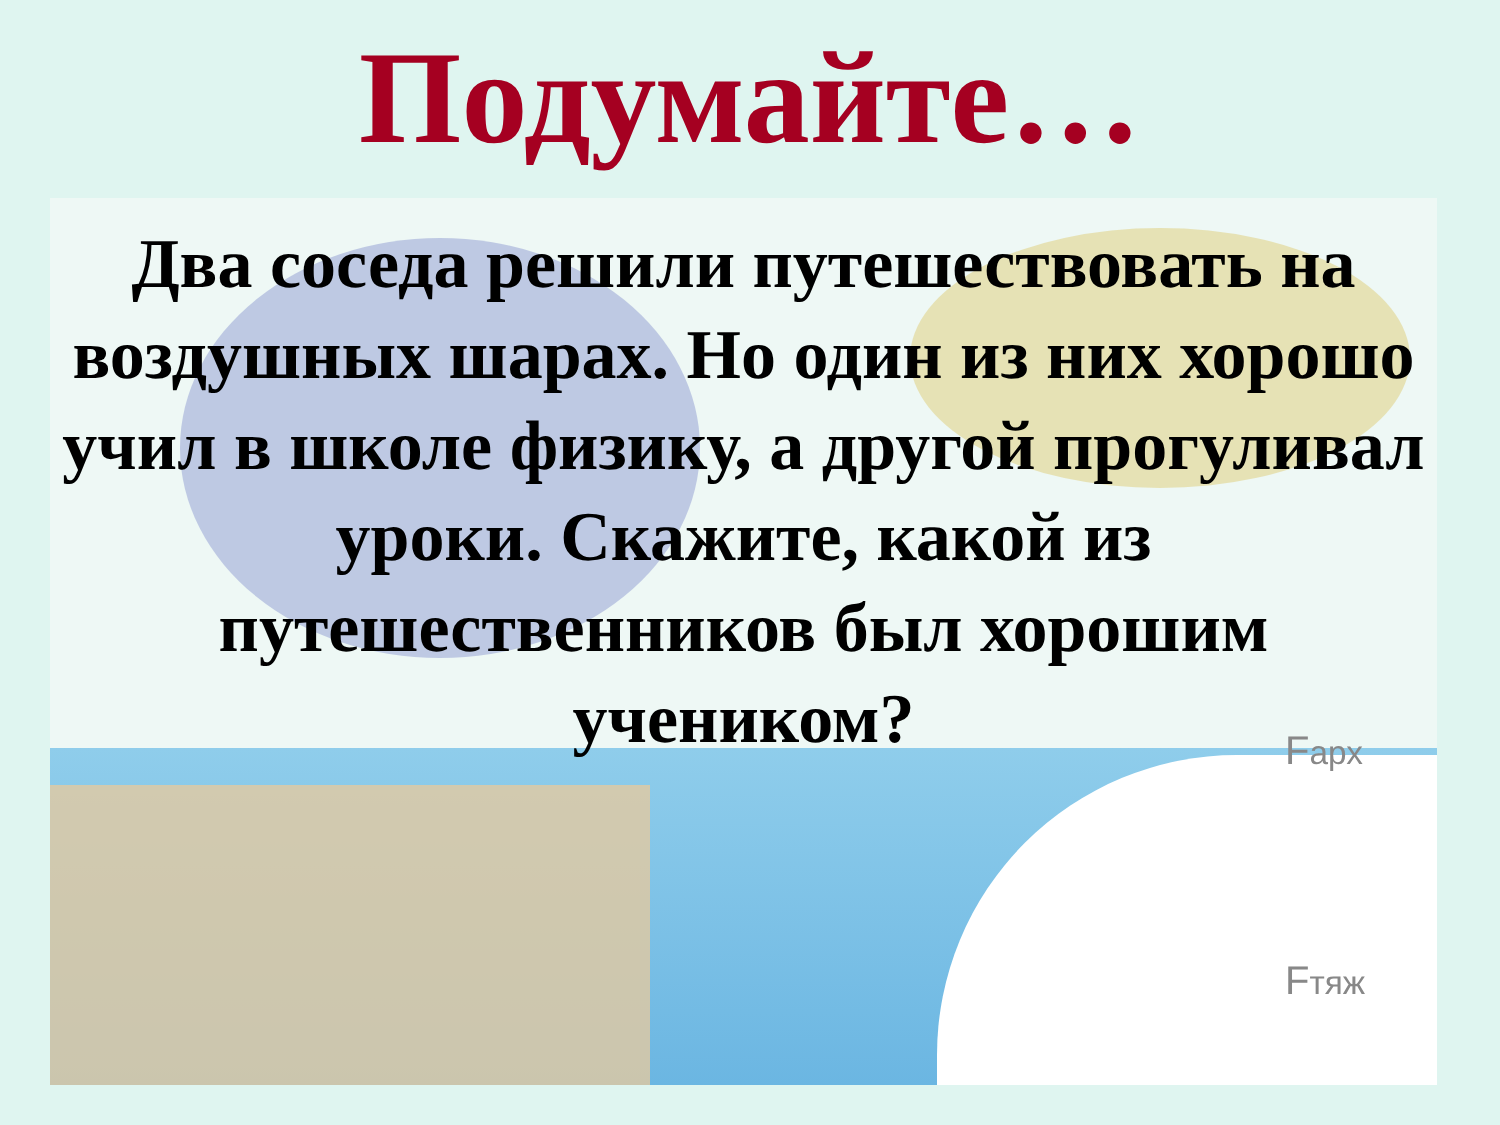Подумайте…
Два соседа решили путешествовать на воздушных шарах. Но один из них хорошо учил в школе физику, а другой прогуливал уроки. Скажите, какой из путешественников был хорошим учеником?
Fарх
Fтяж